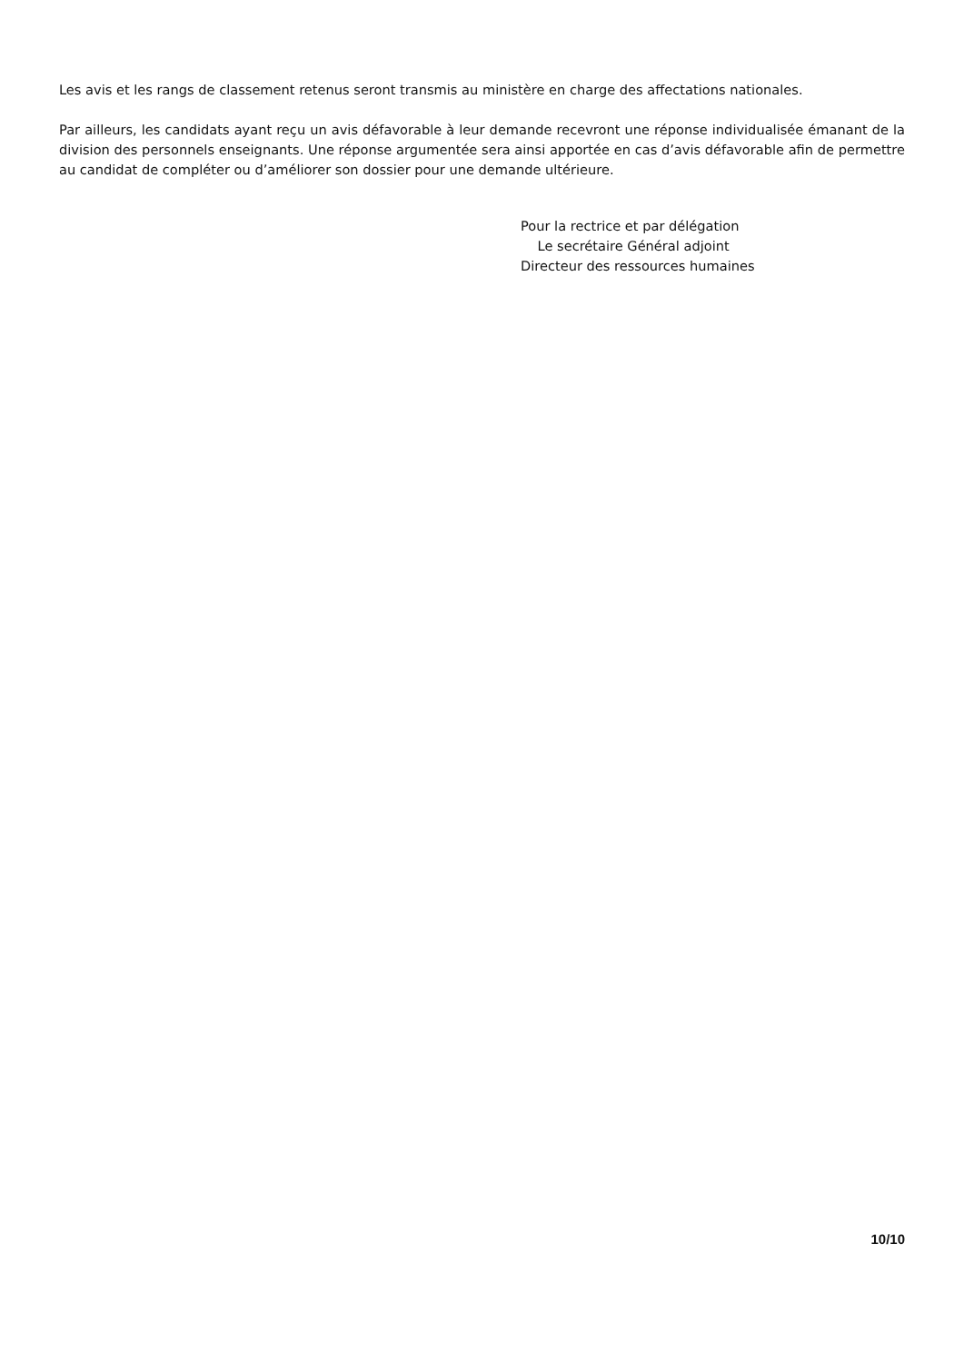Les avis et les rangs de classement retenus seront transmis au ministère en charge des affectations nationales.
Par ailleurs, les candidats ayant reçu un avis défavorable à leur demande recevront une réponse individualisée émanant de la division des personnels enseignants. Une réponse argumentée sera ainsi apportée en cas d’avis défavorable afin de permettre au candidat de compléter ou d’améliorer son dossier pour une demande ultérieure.
Pour la rectrice et par délégation
Le secrétaire Général adjoint
Directeur des ressources humaines
10/10